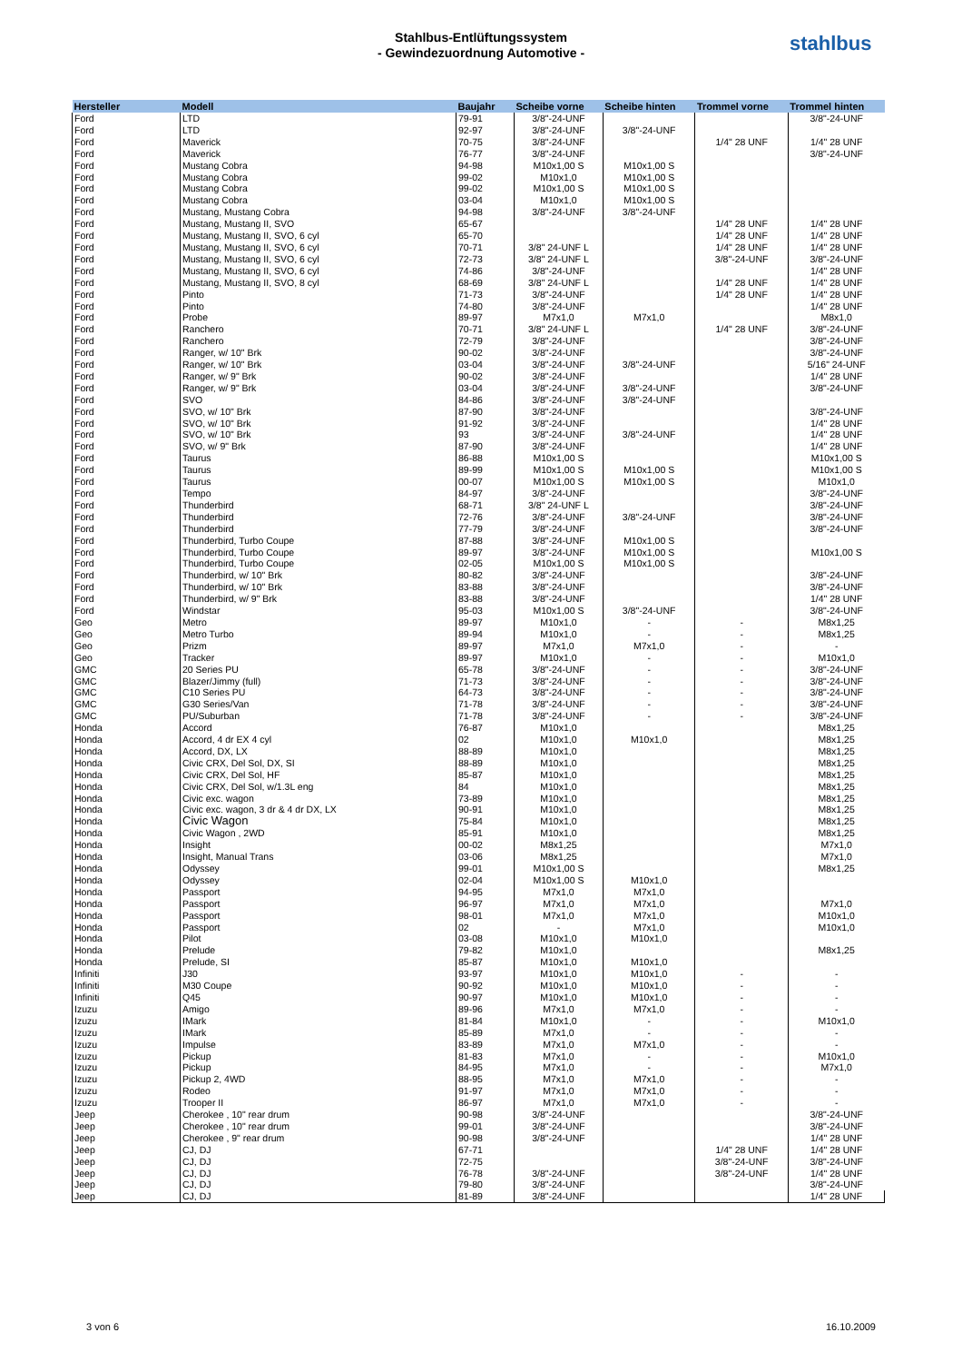Stahlbus-Entlüftungssystem
- Gewindezuordnung Automotive -
stahlbus
| Hersteller | Modell | Baujahr | Scheibe vorne | Scheibe hinten | Trommel vorne | Trommel hinten |
| --- | --- | --- | --- | --- | --- | --- |
| Ford | LTD | 79-91 | 3/8"-24-UNF | | | 3/8"-24-UNF |
| Ford | LTD | 92-97 | 3/8"-24-UNF | 3/8"-24-UNF | | |
| Ford | Maverick | 70-75 | 3/8"-24-UNF | | 1/4" 28 UNF | 1/4" 28 UNF |
| Ford | Maverick | 76-77 | 3/8"-24-UNF | | | 3/8"-24-UNF |
| Ford | Mustang Cobra | 94-98 | M10x1,00 S | M10x1,00 S | | |
| Ford | Mustang Cobra | 99-02 | M10x1,0 | M10x1,00 S | | |
| Ford | Mustang Cobra | 99-02 | M10x1,00 S | M10x1,00 S | | |
| Ford | Mustang Cobra | 03-04 | M10x1,0 | M10x1,00 S | | |
| Ford | Mustang, Mustang Cobra | 94-98 | 3/8"-24-UNF | 3/8"-24-UNF | | |
| Ford | Mustang, Mustang II, SVO | 65-67 | | | 1/4" 28 UNF | 1/4" 28 UNF |
| Ford | Mustang, Mustang II, SVO, 6 cyl | 65-70 | | | 1/4" 28 UNF | 1/4" 28 UNF |
| Ford | Mustang, Mustang II, SVO, 6 cyl | 70-71 | 3/8" 24-UNF L | | 1/4" 28 UNF | 1/4" 28 UNF |
| Ford | Mustang, Mustang II, SVO, 6 cyl | 72-73 | 3/8" 24-UNF L | | 3/8"-24-UNF | 3/8"-24-UNF |
| Ford | Mustang, Mustang II, SVO, 6 cyl | 74-86 | 3/8"-24-UNF | | | 1/4" 28 UNF |
| Ford | Mustang, Mustang II, SVO, 8 cyl | 68-69 | 3/8" 24-UNF L | | 1/4" 28 UNF | 1/4" 28 UNF |
| Ford | Pinto | 71-73 | 3/8"-24-UNF | | 1/4" 28 UNF | 1/4" 28 UNF |
| Ford | Pinto | 74-80 | 3/8"-24-UNF | | | 1/4" 28 UNF |
| Ford | Probe | 89-97 | M7x1,0 | M7x1,0 | | M8x1,0 |
| Ford | Ranchero | 70-71 | 3/8" 24-UNF L | | 1/4" 28 UNF | 3/8"-24-UNF |
| Ford | Ranchero | 72-79 | 3/8"-24-UNF | | | 3/8"-24-UNF |
| Ford | Ranger, w/ 10" Brk | 90-02 | 3/8"-24-UNF | | | 3/8"-24-UNF |
| Ford | Ranger, w/ 10" Brk | 03-04 | 3/8"-24-UNF | 3/8"-24-UNF | | 5/16" 24-UNF |
| Ford | Ranger, w/ 9" Brk | 90-02 | 3/8"-24-UNF | | | 1/4" 28 UNF |
| Ford | Ranger, w/ 9" Brk | 03-04 | 3/8"-24-UNF | 3/8"-24-UNF | | 3/8"-24-UNF |
| Ford | SVO | 84-86 | 3/8"-24-UNF | 3/8"-24-UNF | | |
| Ford | SVO, w/ 10" Brk | 87-90 | 3/8"-24-UNF | | | 3/8"-24-UNF |
| Ford | SVO, w/ 10" Brk | 91-92 | 3/8"-24-UNF | | | 1/4" 28 UNF |
| Ford | SVO, w/ 10" Brk | 93 | 3/8"-24-UNF | 3/8"-24-UNF | | 1/4" 28 UNF |
| Ford | SVO, w/ 9" Brk | 87-90 | 3/8"-24-UNF | | | 1/4" 28 UNF |
| Ford | Taurus | 86-88 | M10x1,00 S | | | M10x1,00 S |
| Ford | Taurus | 89-99 | M10x1,00 S | M10x1,00 S | | M10x1,00 S |
| Ford | Taurus | 00-07 | M10x1,00 S | M10x1,00 S | | M10x1,0 |
| Ford | Tempo | 84-97 | 3/8"-24-UNF | | | 3/8"-24-UNF |
| Ford | Thunderbird | 68-71 | 3/8" 24-UNF L | | | 3/8"-24-UNF |
| Ford | Thunderbird | 72-76 | 3/8"-24-UNF | 3/8"-24-UNF | | 3/8"-24-UNF |
| Ford | Thunderbird | 77-79 | 3/8"-24-UNF | | | 3/8"-24-UNF |
| Ford | Thunderbird, Turbo Coupe | 87-88 | 3/8"-24-UNF | M10x1,00 S | | |
| Ford | Thunderbird, Turbo Coupe | 89-97 | 3/8"-24-UNF | M10x1,00 S | | M10x1,00 S |
| Ford | Thunderbird, Turbo Coupe | 02-05 | M10x1,00 S | M10x1,00 S | | |
| Ford | Thunderbird, w/ 10" Brk | 80-82 | 3/8"-24-UNF | | | 3/8"-24-UNF |
| Ford | Thunderbird, w/ 10" Brk | 83-88 | 3/8"-24-UNF | | | 3/8"-24-UNF |
| Ford | Thunderbird, w/ 9" Brk | 83-88 | 3/8"-24-UNF | | | 1/4" 28 UNF |
| Ford | Windstar | 95-03 | M10x1,00 S | 3/8"-24-UNF | | 3/8"-24-UNF |
| Geo | Metro | 89-97 | M10x1,0 | - | - | M8x1,25 |
| Geo | Metro Turbo | 89-94 | M10x1,0 | - | - | M8x1,25 |
| Geo | Prizm | 89-97 | M7x1,0 | M7x1,0 | - | - |
| Geo | Tracker | 89-97 | M10x1,0 | - | - | M10x1,0 |
| GMC | 20 Series PU | 65-78 | 3/8"-24-UNF | - | - | 3/8"-24-UNF |
| GMC | Blazer/Jimmy (full) | 71-73 | 3/8"-24-UNF | - | - | 3/8"-24-UNF |
| GMC | C10 Series PU | 64-73 | 3/8"-24-UNF | - | - | 3/8"-24-UNF |
| GMC | G30 Series/Van | 71-78 | 3/8"-24-UNF | - | - | 3/8"-24-UNF |
| GMC | PU/Suburban | 71-78 | 3/8"-24-UNF | - | - | 3/8"-24-UNF |
| Honda | Accord | 76-87 | M10x1,0 | | | M8x1,25 |
| Honda | Accord, 4 dr EX 4 cyl | 02 | M10x1,0 | M10x1,0 | | M8x1,25 |
| Honda | Accord, DX, LX | 88-89 | M10x1,0 | | | M8x1,25 |
| Honda | Civic CRX, Del Sol, DX, SI | 88-89 | M10x1,0 | | | M8x1,25 |
| Honda | Civic CRX, Del Sol, HF | 85-87 | M10x1,0 | | | M8x1,25 |
| Honda | Civic CRX, Del Sol, w/1.3L eng | 84 | M10x1,0 | | | M8x1,25 |
| Honda | Civic exc. wagon | 73-89 | M10x1,0 | | | M8x1,25 |
| Honda | Civic exc. wagon, 3 dr & 4 dr DX, LX | 90-91 | M10x1,0 | | | M8x1,25 |
| Honda | Civic Wagon | 75-84 | M10x1,0 | | | M8x1,25 |
| Honda | Civic Wagon , 2WD | 85-91 | M10x1,0 | | | M8x1,25 |
| Honda | Insight | 00-02 | M8x1,25 | | | M7x1,0 |
| Honda | Insight, Manual Trans | 03-06 | M8x1,25 | | | M7x1,0 |
| Honda | Odyssey | 99-01 | M10x1,00 S | | | M8x1,25 |
| Honda | Odyssey | 02-04 | M10x1,00 S | M10x1,0 | | |
| Honda | Passport | 94-95 | M7x1,0 | M7x1,0 | | |
| Honda | Passport | 96-97 | M7x1,0 | M7x1,0 | | M7x1,0 |
| Honda | Passport | 98-01 | M7x1,0 | M7x1,0 | | M10x1,0 |
| Honda | Passport | 02 | - | M7x1,0 | | M10x1,0 |
| Honda | Pilot | 03-08 | M10x1,0 | M10x1,0 | | |
| Honda | Prelude | 79-82 | M10x1,0 | | | M8x1,25 |
| Honda | Prelude, SI | 85-87 | M10x1,0 | M10x1,0 | | |
| Infiniti | J30 | 93-97 | M10x1,0 | M10x1,0 | - | - |
| Infiniti | M30 Coupe | 90-92 | M10x1,0 | M10x1,0 | - | - |
| Infiniti | Q45 | 90-97 | M10x1,0 | M10x1,0 | - | - |
| Izuzu | Amigo | 89-96 | M7x1,0 | M7x1,0 | - | - |
| Izuzu | IMark | 81-84 | M10x1,0 | - | - | M10x1,0 |
| Izuzu | IMark | 85-89 | M7x1,0 | - | - | - |
| Izuzu | Impulse | 83-89 | M7x1,0 | M7x1,0 | - | - |
| Izuzu | Pickup | 81-83 | M7x1,0 | - | - | M10x1,0 |
| Izuzu | Pickup | 84-95 | M7x1,0 | - | - | M7x1,0 |
| Izuzu | Pickup 2, 4WD | 88-95 | M7x1,0 | M7x1,0 | - | - |
| Izuzu | Rodeo | 91-97 | M7x1,0 | M7x1,0 | - | - |
| Izuzu | Trooper II | 86-97 | M7x1,0 | M7x1,0 | - | - |
| Jeep | Cherokee , 10" rear drum | 90-98 | 3/8"-24-UNF | | | 3/8"-24-UNF |
| Jeep | Cherokee , 10" rear drum | 99-01 | 3/8"-24-UNF | | | 3/8"-24-UNF |
| Jeep | Cherokee , 9" rear drum | 90-98 | 3/8"-24-UNF | | | 1/4" 28 UNF |
| Jeep | CJ, DJ | 67-71 | | | 1/4" 28 UNF | 1/4" 28 UNF |
| Jeep | CJ, DJ | 72-75 | | | 3/8"-24-UNF | 3/8"-24-UNF |
| Jeep | CJ, DJ | 76-78 | 3/8"-24-UNF | | 3/8"-24-UNF | 1/4" 28 UNF |
| Jeep | CJ, DJ | 79-80 | 3/8"-24-UNF | | | 3/8"-24-UNF |
| Jeep | CJ, DJ | 81-89 | 3/8"-24-UNF | | | 1/4" 28 UNF |
3 von 6 16.10.2009